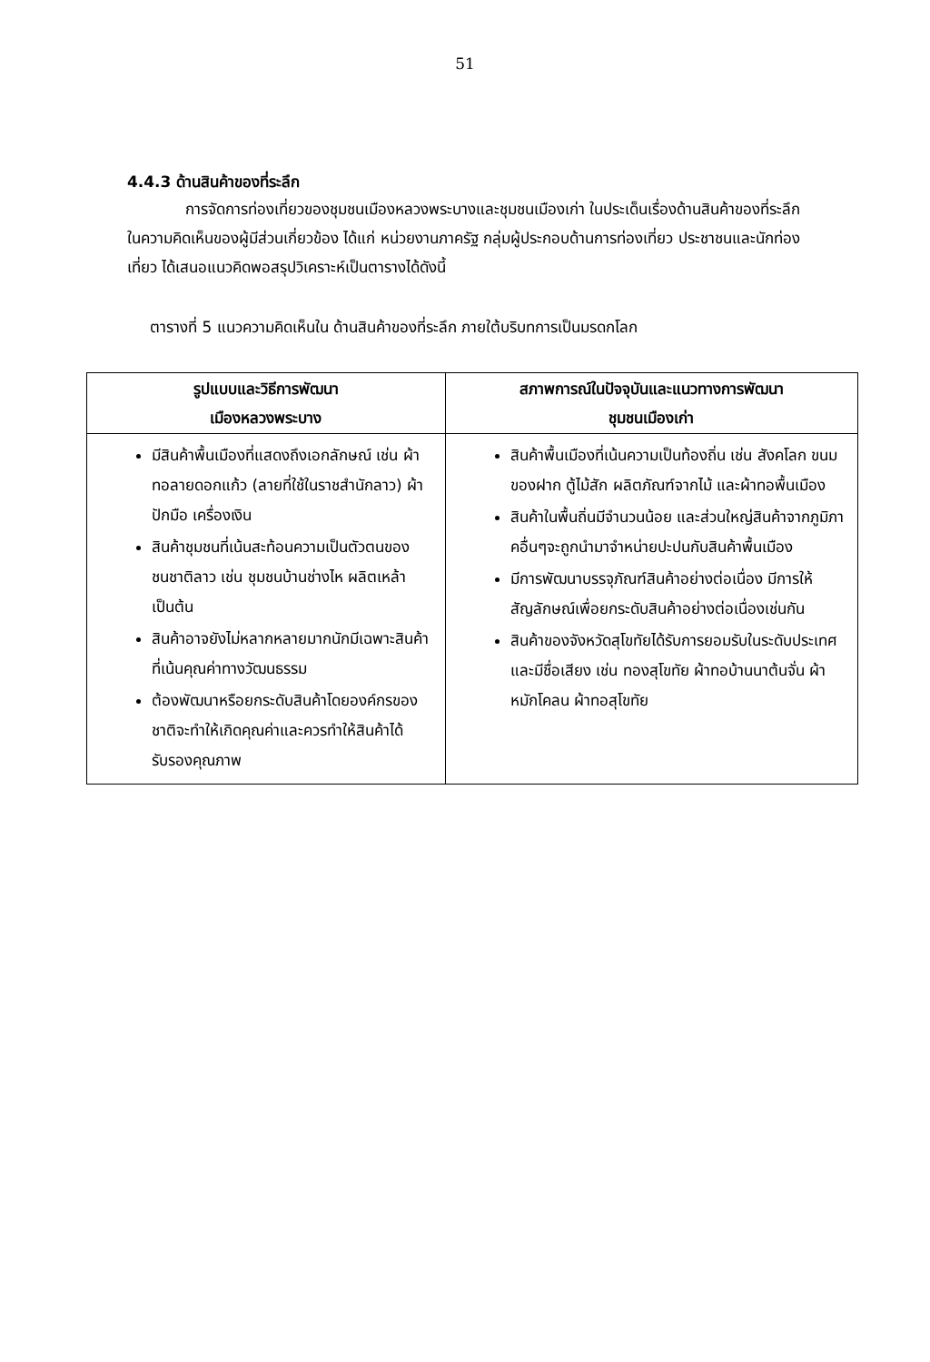51
4.4.3 ด้านสินค้าของที่ระลึก
การจัดการท่องเที่ยวของชุมชนเมืองหลวงพระบางและชุมชนเมืองเก่า ในประเด็นเรื่องด้านสินค้าของที่ระลึกในความคิดเห็นของผู้มีส่วนเกี่ยวข้อง ได้แก่ หน่วยงานภาครัฐ กลุ่มผู้ประกอบด้านการท่องเที่ยว ประชาชนและนักท่องเที่ยว ได้เสนอแนวคิดพอสรุปวิเคราะห์เป็นตารางได้ดังนี้
ตารางที่ 5 แนวความคิดเห็นใน ด้านสินค้าของที่ระลึก ภายใต้บริบทการเป็นมรดกโลก
| รูปแบบและวิธีการพัฒนา เมืองหลวงพระบาง | สภาพการณ์ในปัจจุบันและแนวทางการพัฒนา ชุมชนเมืองเก่า |
| --- | --- |
| มีสินค้าพื้นเมืองที่แสดงถึงเอกลักษณ์ เช่น ผ้าทอลายดอกแก้ว (ลายที่ใช้ในราชสำนักลาว) ผ้าปักมือ เครื่องเงิน สินค้าชุมชนที่เน้นสะท้อนความเป็นตัวตนของชนชาติลาว เช่น ชุมชนบ้านช่างไห ผลิตเหล้า เป็นต้น สินค้าอาจยังไม่หลากหลายมากนักมีเฉพาะสินค้าที่เน้นคุณค่าทางวัฒนธรรม ต้องพัฒนาหรือยกระดับสินค้าโดยองค์กรของชาติจะทำให้เกิดคุณค่าและควรทำให้สินค้าได้รับรองคุณภาพ | สินค้าพื้นเมืองที่เน้นความเป็นท้องถิ่น เช่น สังคโลก ขนมของฝาก ตู้ไม้สัก ผลิตภัณฑ์จากไม้ และผ้าทอพื้นเมือง สินค้าในพื้นถิ่นมีจำนวนน้อย และส่วนใหญ่สินค้าจากภูมิภาคอื่นๆจะถูกนำมาจำหน่ายปะปนกับสินค้าพื้นเมือง มีการพัฒนาบรรจุภัณฑ์สินค้าอย่างต่อเนื่อง มีการให้สัญลักษณ์เพื่อยกระดับสินค้าอย่างต่อเนื่องเช่นกัน สินค้าของจังหวัดสุโขทัยได้รับการยอมรับในระดับประเทศและมีชื่อเสียง เช่น ทองสุโขทัย ผ้าทอบ้านนาต้นจั่น ผ้าหมักโคลน ผ้าทอสุโขทัย |